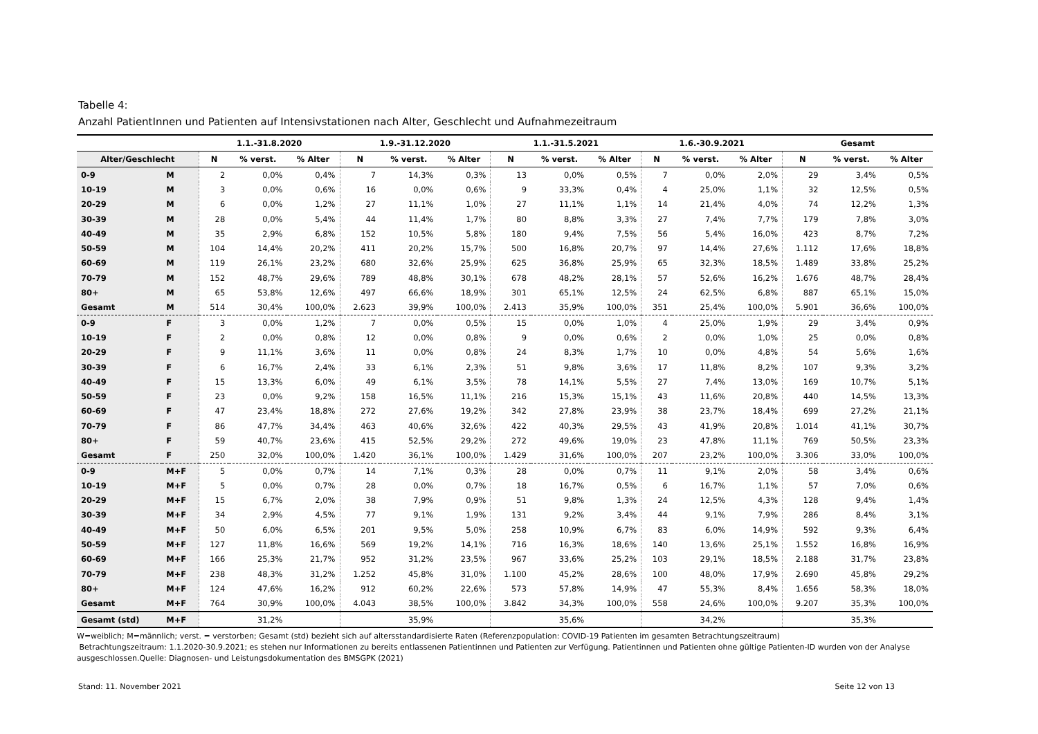Tabelle 4:
Anzahl PatientInnen und Patienten auf Intensivstationen nach Alter, Geschlecht und Aufnahmezeitraum
| | | 1.1.-31.8.2020 | | | 1.9.-31.12.2020 | | | 1.1.-31.5.2021 | | | 1.6.-30.9.2021 | | | Gesamt | | |
| --- | --- | --- | --- | --- | --- | --- | --- | --- | --- | --- | --- | --- | --- | --- | --- | --- |
| Alter/Geschlecht | | N | % verst. | % Alter | N | % verst. | % Alter | N | % verst. | % Alter | N | % verst. | % Alter | N | % verst. | % Alter |
| 0-9 | M | 2 | 0,0% | 0,4% | 7 | 14,3% | 0,3% | 13 | 0,0% | 0,5% | 7 | 0,0% | 2,0% | 29 | 3,4% | 0,5% |
| 10-19 | M | 3 | 0,0% | 0,6% | 16 | 0,0% | 0,6% | 9 | 33,3% | 0,4% | 4 | 25,0% | 1,1% | 32 | 12,5% | 0,5% |
| 20-29 | M | 6 | 0,0% | 1,2% | 27 | 11,1% | 1,0% | 27 | 11,1% | 1,1% | 14 | 21,4% | 4,0% | 74 | 12,2% | 1,3% |
| 30-39 | M | 28 | 0,0% | 5,4% | 44 | 11,4% | 1,7% | 80 | 8,8% | 3,3% | 27 | 7,4% | 7,7% | 179 | 7,8% | 3,0% |
| 40-49 | M | 35 | 2,9% | 6,8% | 152 | 10,5% | 5,8% | 180 | 9,4% | 7,5% | 56 | 5,4% | 16,0% | 423 | 8,7% | 7,2% |
| 50-59 | M | 104 | 14,4% | 20,2% | 411 | 20,2% | 15,7% | 500 | 16,8% | 20,7% | 97 | 14,4% | 27,6% | 1.112 | 17,6% | 18,8% |
| 60-69 | M | 119 | 26,1% | 23,2% | 680 | 32,6% | 25,9% | 625 | 36,8% | 25,9% | 65 | 32,3% | 18,5% | 1.489 | 33,8% | 25,2% |
| 70-79 | M | 152 | 48,7% | 29,6% | 789 | 48,8% | 30,1% | 678 | 48,2% | 28,1% | 57 | 52,6% | 16,2% | 1.676 | 48,7% | 28,4% |
| 80+ | M | 65 | 53,8% | 12,6% | 497 | 66,6% | 18,9% | 301 | 65,1% | 12,5% | 24 | 62,5% | 6,8% | 887 | 65,1% | 15,0% |
| Gesamt | M | 514 | 30,4% | 100,0% | 2.623 | 39,9% | 100,0% | 2.413 | 35,9% | 100,0% | 351 | 25,4% | 100,0% | 5.901 | 36,6% | 100,0% |
| 0-9 | F | 3 | 0,0% | 1,2% | 7 | 0,0% | 0,5% | 15 | 0,0% | 1,0% | 4 | 25,0% | 1,9% | 29 | 3,4% | 0,9% |
| 10-19 | F | 2 | 0,0% | 0,8% | 12 | 0,0% | 0,8% | 9 | 0,0% | 0,6% | 2 | 0,0% | 1,0% | 25 | 0,0% | 0,8% |
| 20-29 | F | 9 | 11,1% | 3,6% | 11 | 0,0% | 0,8% | 24 | 8,3% | 1,7% | 10 | 0,0% | 4,8% | 54 | 5,6% | 1,6% |
| 30-39 | F | 6 | 16,7% | 2,4% | 33 | 6,1% | 2,3% | 51 | 9,8% | 3,6% | 17 | 11,8% | 8,2% | 107 | 9,3% | 3,2% |
| 40-49 | F | 15 | 13,3% | 6,0% | 49 | 6,1% | 3,5% | 78 | 14,1% | 5,5% | 27 | 7,4% | 13,0% | 169 | 10,7% | 5,1% |
| 50-59 | F | 23 | 0,0% | 9,2% | 158 | 16,5% | 11,1% | 216 | 15,3% | 15,1% | 43 | 11,6% | 20,8% | 440 | 14,5% | 13,3% |
| 60-69 | F | 47 | 23,4% | 18,8% | 272 | 27,6% | 19,2% | 342 | 27,8% | 23,9% | 38 | 23,7% | 18,4% | 699 | 27,2% | 21,1% |
| 70-79 | F | 86 | 47,7% | 34,4% | 463 | 40,6% | 32,6% | 422 | 40,3% | 29,5% | 43 | 41,9% | 20,8% | 1.014 | 41,1% | 30,7% |
| 80+ | F | 59 | 40,7% | 23,6% | 415 | 52,5% | 29,2% | 272 | 49,6% | 19,0% | 23 | 47,8% | 11,1% | 769 | 50,5% | 23,3% |
| Gesamt | F | 250 | 32,0% | 100,0% | 1.420 | 36,1% | 100,0% | 1.429 | 31,6% | 100,0% | 207 | 23,2% | 100,0% | 3.306 | 33,0% | 100,0% |
| 0-9 | M+F | 5 | 0,0% | 0,7% | 14 | 7,1% | 0,3% | 28 | 0,0% | 0,7% | 11 | 9,1% | 2,0% | 58 | 3,4% | 0,6% |
| 10-19 | M+F | 5 | 0,0% | 0,7% | 28 | 0,0% | 0,7% | 18 | 16,7% | 0,5% | 6 | 16,7% | 1,1% | 57 | 7,0% | 0,6% |
| 20-29 | M+F | 15 | 6,7% | 2,0% | 38 | 7,9% | 0,9% | 51 | 9,8% | 1,3% | 24 | 12,5% | 4,3% | 128 | 9,4% | 1,4% |
| 30-39 | M+F | 34 | 2,9% | 4,5% | 77 | 9,1% | 1,9% | 131 | 9,2% | 3,4% | 44 | 9,1% | 7,9% | 286 | 8,4% | 3,1% |
| 40-49 | M+F | 50 | 6,0% | 6,5% | 201 | 9,5% | 5,0% | 258 | 10,9% | 6,7% | 83 | 6,0% | 14,9% | 592 | 9,3% | 6,4% |
| 50-59 | M+F | 127 | 11,8% | 16,6% | 569 | 19,2% | 14,1% | 716 | 16,3% | 18,6% | 140 | 13,6% | 25,1% | 1.552 | 16,8% | 16,9% |
| 60-69 | M+F | 166 | 25,3% | 21,7% | 952 | 31,2% | 23,5% | 967 | 33,6% | 25,2% | 103 | 29,1% | 18,5% | 2.188 | 31,7% | 23,8% |
| 70-79 | M+F | 238 | 48,3% | 31,2% | 1.252 | 45,8% | 31,0% | 1.100 | 45,2% | 28,6% | 100 | 48,0% | 17,9% | 2.690 | 45,8% | 29,2% |
| 80+ | M+F | 124 | 47,6% | 16,2% | 912 | 60,2% | 22,6% | 573 | 57,8% | 14,9% | 47 | 55,3% | 8,4% | 1.656 | 58,3% | 18,0% |
| Gesamt | M+F | 764 | 30,9% | 100,0% | 4.043 | 38,5% | 100,0% | 3.842 | 34,3% | 100,0% | 558 | 24,6% | 100,0% | 9.207 | 35,3% | 100,0% |
| Gesamt (std) | M+F | | 31,2% | | | 35,9% | | | 35,6% | | | 34,2% | | | 35,3% | |
W=weiblich; M=männlich; verst. = verstorben; Gesamt (std) bezieht sich auf altersstandardisierte Raten (Referenzpopulation: COVID-19 Patienten im gesamten Betrachtungszeitraum)
Betrachtungszeitraum: 1.1.2020-30.9.2021; es stehen nur Informationen zu bereits entlassenen Patientinnen und Patienten zur Verfügung. Patientinnen und Patienten ohne gültige Patienten-ID wurden von der Analyse ausgeschlossen.Quelle: Diagnosen- und Leistungsdokumentation des BMSGPK (2021)
Stand: 11. November 2021 Seite 12 von 13